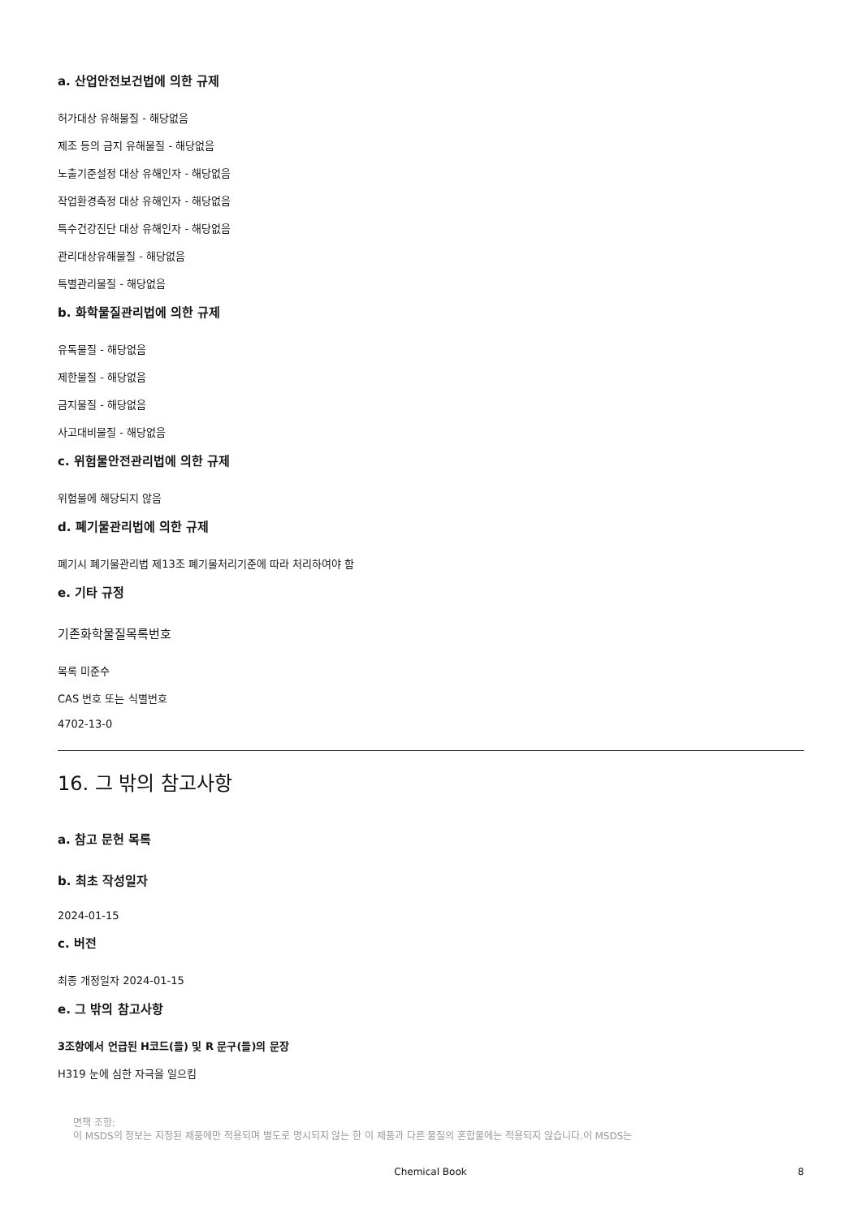a. 산업안전보건법에 의한 규제
허가대상 유해물질 - 해당없음
제조 등의 금지 유해물질 - 해당없음
노출기준설정 대상 유해인자 - 해당없음
작업환경측정 대상 유해인자 - 해당없음
특수건강진단 대상 유해인자 - 해당없음
관리대상유해물질 - 해당없음
특별관리물질 - 해당없음
b. 화학물질관리법에 의한 규제
유독물질 - 해당없음
제한물질 - 해당없음
금지물질 - 해당없음
사고대비물질 - 해당없음
c. 위험물안전관리법에 의한 규제
위험물에 해당되지 않음
d. 폐기물관리법에 의한 규제
폐기시 폐기물관리법 제13조 폐기물처리기준에 따라 처리하여야 함
e. 기타 규정
기존화학물질목록번호
목록 미준수
CAS 번호 또는 식별번호
4702-13-0
16. 그 밖의 참고사항
a. 참고 문헌 목록
b. 최초 작성일자
2024-01-15
c. 버전
최종 개정일자 2024-01-15
e. 그 밖의 참고사항
3조항에서 언급된 H코드(들) 및 R 문구(들)의 문장
H319 눈에 심한 자극을 일으킴
면책 조항:
이 MSDS의 정보는 지정된 제품에만 적용되며 별도로 명시되지 않는 한 이 제품과 다른 물질의 혼합물에는 적용되지 않습니다.이 MSDS는
Chemical Book 8